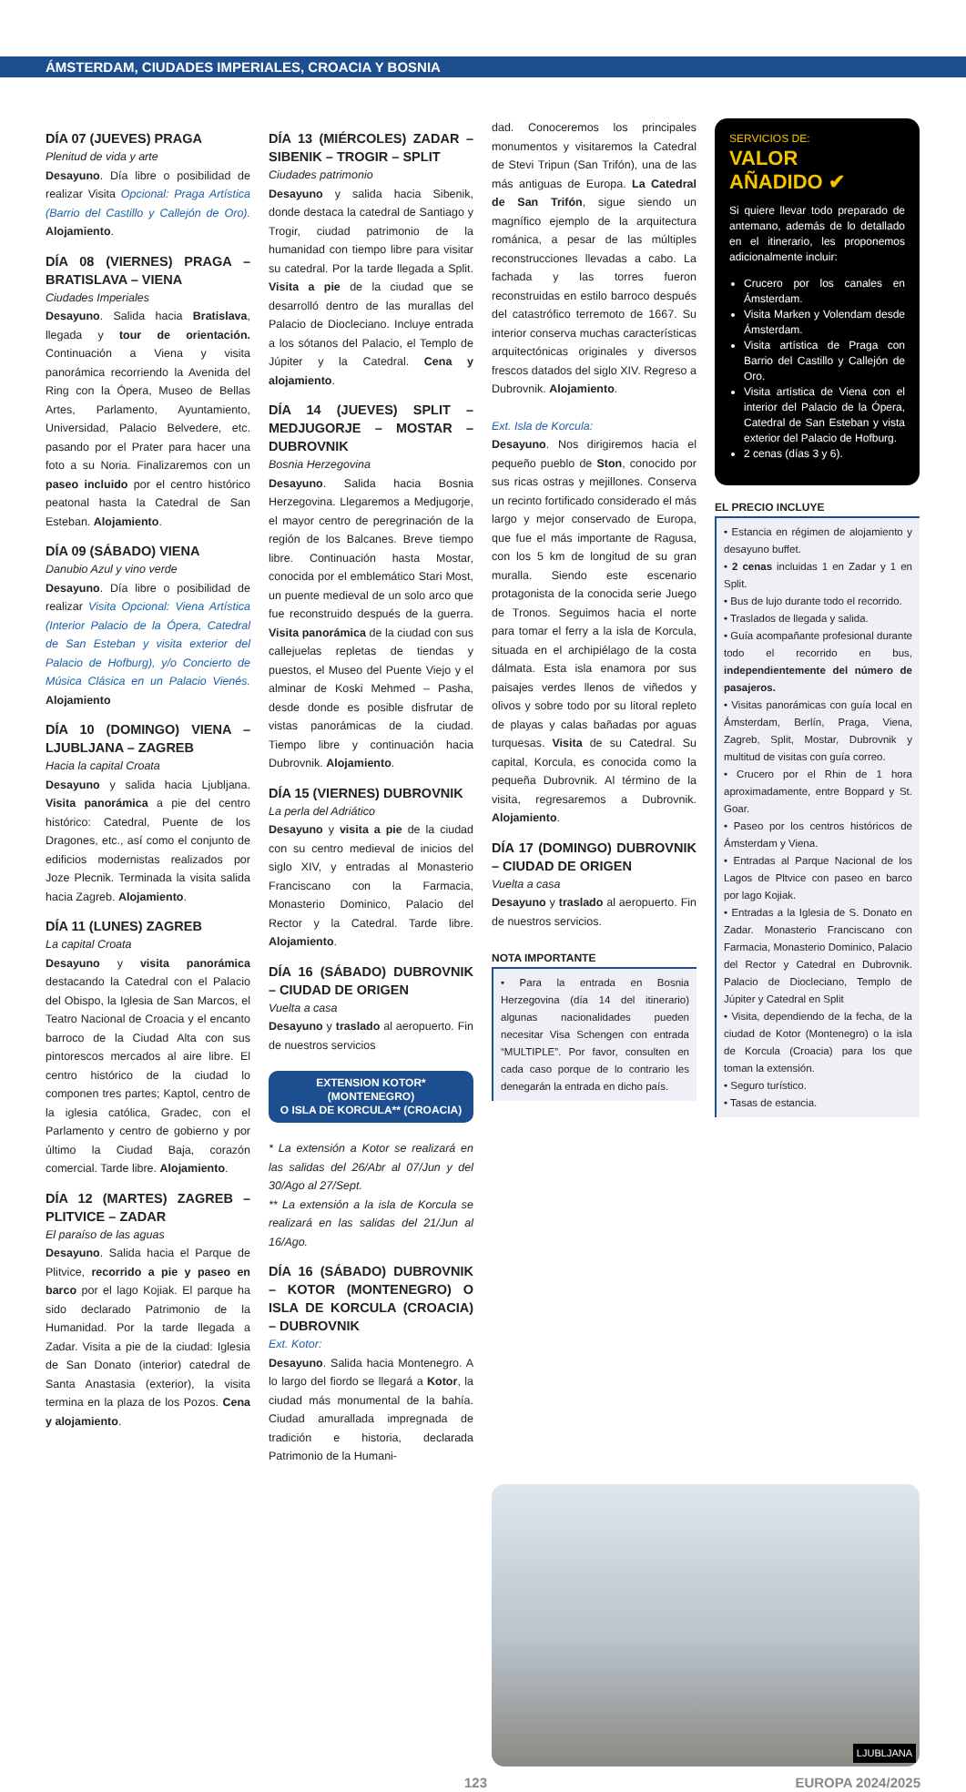ÁMSTERDAM, CIUDADES IMPERIALES, CROACIA Y BOSNIA
DÍA 07 (JUEVES) PRAGA
Plenitud de vida y arte
Desayuno. Día libre o posibilidad de realizar Visita Opcional: Praga Artística (Barrio del Castillo y Callejón de Oro). Alojamiento.
DÍA 08 (VIERNES) PRAGA – BRATISLAVA – VIENA
Ciudades Imperiales
Desayuno. Salida hacia Bratislava, llegada y tour de orientación. Continuación a Viena y visita panorámica recorriendo la Avenida del Ring con la Ópera, Museo de Bellas Artes, Parlamento, Ayuntamiento, Universidad, Palacio Belvedere, etc. pasando por el Prater para hacer una foto a su Noria. Finalizaremos con un paseo incluido por el centro histórico peatonal hasta la Catedral de San Esteban. Alojamiento.
DÍA 09 (SÁBADO) VIENA
Danubio Azul y vino verde
Desayuno. Día libre o posibilidad de realizar Visita Opcional: Viena Artística (Interior Palacio de la Ópera, Catedral de San Esteban y visita exterior del Palacio de Hofburg), y/o Concierto de Música Clásica en un Palacio Vienés. Alojamiento
DÍA 10 (DOMINGO) VIENA – LJUBLJANA – ZAGREB
Hacia la capital Croata
Desayuno y salida hacia Ljubljana. Visita panorámica a pie del centro histórico: Catedral, Puente de los Dragones, etc., así como el conjunto de edificios modernistas realizados por Joze Plecnik. Terminada la visita salida hacia Zagreb. Alojamiento.
DÍA 11 (LUNES) ZAGREB
La capital Croata
Desayuno y visita panorámica destacando la Catedral con el Palacio del Obispo, la Iglesia de San Marcos, el Teatro Nacional de Croacia y el encanto barroco de la Ciudad Alta con sus pintorescos mercados al aire libre. El centro histórico de la ciudad lo componen tres partes; Kaptol, centro de la iglesia católica, Gradec, con el Parlamento y centro de gobierno y por último la Ciudad Baja, corazón comercial. Tarde libre. Alojamiento.
DÍA 12 (MARTES) ZAGREB – PLITVICE – ZADAR
El paraíso de las aguas
Desayuno. Salida hacia el Parque de Plitvice, recorrido a pie y paseo en barco por el lago Kojiak. El parque ha sido declarado Patrimonio de la Humanidad. Por la tarde llegada a Zadar. Visita a pie de la ciudad: Iglesia de San Donato (interior) catedral de Santa Anastasia (exterior), la visita termina en la plaza de los Pozos. Cena y alojamiento.
DÍA 13 (MIÉRCOLES) ZADAR – SIBENIK – TROGIR – SPLIT
Ciudades patrimonio
Desayuno y salida hacia Sibenik, donde destaca la catedral de Santiago y Trogir, ciudad patrimonio de la humanidad con tiempo libre para visitar su catedral. Por la tarde llegada a Split. Visita a pie de la ciudad que se desarrolló dentro de las murallas del Palacio de Diocleciano. Incluye entrada a los sótanos del Palacio, el Templo de Júpiter y la Catedral. Cena y alojamiento.
DÍA 14 (JUEVES) SPLIT – MEDJUGORJE – MOSTAR – DUBROVNIK
Bosnia Herzegovina
Desayuno. Salida hacia Bosnia Herzegovina. Llegaremos a Medjugorje, el mayor centro de peregrinación de la región de los Balcanes. Breve tiempo libre. Continuación hasta Mostar, conocida por el emblemático Stari Most, un puente medieval de un solo arco que fue reconstruido después de la guerra. Visita panorámica de la ciudad con sus callejuelas repletas de tiendas y puestos, el Museo del Puente Viejo y el alminar de Koski Mehmed – Pasha, desde donde es posible disfrutar de vistas panorámicas de la ciudad. Tiempo libre y continuación hacia Dubrovnik. Alojamiento.
DÍA 15 (VIERNES) DUBROVNIK
La perla del Adriático
Desayuno y visita a pie de la ciudad con su centro medieval de inicios del siglo XIV, y entradas al Monasterio Franciscano con la Farmacia, Monasterio Dominico, Palacio del Rector y la Catedral. Tarde libre. Alojamiento.
DÍA 16 (SÁBADO) DUBROVNIK – CIUDAD DE ORIGEN
Vuelta a casa
Desayuno y traslado al aeropuerto. Fin de nuestros servicios
EXTENSION KOTOR* (MONTENEGRO)
O ISLA DE KORCULA** (CROACIA)
* La extensión a Kotor se realizará en las salidas del 26/Abr al 07/Jun y del 30/Ago al 27/Sept.
** La extensión a la isla de Korcula se realizará en las salidas del 21/Jun al 16/Ago.
DÍA 16 (SÁBADO) DUBROVNIK – KOTOR (MONTENEGRO) O ISLA DE KORCULA (CROACIA) – DUBROVNIK
Ext. Kotor:
Desayuno. Salida hacia Montenegro. A lo largo del fiordo se llegará a Kotor, la ciudad más monumental de la bahía. Ciudad amurallada impregnada de tradición e historia, declarada Patrimonio de la Humani-
dad. Conoceremos los principales monumentos y visitaremos la Catedral de Stevi Tripun (San Trifón), una de las más antiguas de Europa. La Catedral de San Trifón, sigue siendo un magnífico ejemplo de la arquitectura románica, a pesar de las múltiples reconstrucciones llevadas a cabo. La fachada y las torres fueron reconstruidas en estilo barroco después del catastrófico terremoto de 1667. Su interior conserva muchas características arquitectónicas originales y diversos frescos datados del siglo XIV. Regreso a Dubrovnik. Alojamiento.
Ext. Isla de Korcula:
Desayuno. Nos dirigiremos hacia el pequeño pueblo de Ston, conocido por sus ricas ostras y mejillones. Conserva un recinto fortificado considerado el más largo y mejor conservado de Europa, que fue el más importante de Ragusa, con los 5 km de longitud de su gran muralla. Siendo este escenario protagonista de la conocida serie Juego de Tronos. Seguimos hacia el norte para tomar el ferry a la isla de Korcula, situada en el archipiélago de la costa dálmata. Esta isla enamora por sus paisajes verdes llenos de viñedos y olivos y sobre todo por su litoral repleto de playas y calas bañadas por aguas turquesas. Visita de su Catedral. Su capital, Korcula, es conocida como la pequeña Dubrovnik. Al término de la visita, regresaremos a Dubrovnik. Alojamiento.
DÍA 17 (DOMINGO) DUBROVNIK – CIUDAD DE ORIGEN
Vuelta a casa
Desayuno y traslado al aeropuerto. Fin de nuestros servicios.
NOTA IMPORTANTE
• Para la entrada en Bosnia Herzegovina (día 14 del itinerario) algunas nacionalidades pueden necesitar Visa Schengen con entrada “MULTIPLE”. Por favor, consulten en cada caso porque de lo contrario les denegarán la entrada en dicho país.
SERVICIOS DE:
VALOR
AÑADIDO ✔
Si quiere llevar todo preparado de antemano, además de lo detallado en el itinerario, les proponemos adicionalmente incluir:
Crucero por los canales en Ámsterdam.
Visita Marken y Volendam desde Ámsterdam.
Visita artística de Praga con Barrio del Castillo y Callejón de Oro.
Visita artística de Viena con el interior del Palacio de la Ópera, Catedral de San Esteban y vista exterior del Palacio de Hofburg.
2 cenas (días 3 y 6).
EL PRECIO INCLUYE
• Estancia en régimen de alojamiento y desayuno buffet.
• 2 cenas incluidas 1 en Zadar y 1 en Split.
• Bus de lujo durante todo el recorrido.
• Traslados de llegada y salida.
• Guía acompañante profesional durante todo el recorrido en bus, independientemente del número de pasajeros.
• Visitas panorámicas con guía local en Ámsterdam, Berlín, Praga, Viena, Zagreb, Split, Mostar, Dubrovnik y multitud de visitas con guía correo.
• Crucero por el Rhin de 1 hora aproximadamente, entre Boppard y St. Goar.
• Paseo por los centros históricos de Ámsterdam y Viena.
• Entradas al Parque Nacional de los Lagos de Pltvice con paseo en barco por lago Kojiak.
• Entradas a la Iglesia de S. Donato en Zadar. Monasterio Franciscano con Farmacia, Monasterio Dominico, Palacio del Rector y Catedral en Dubrovnik. Palacio de Diocleciano, Templo de Júpiter y Catedral en Split
• Visita, dependiendo de la fecha, de la ciudad de Kotor (Montenegro) o la isla de Korcula (Croacia) para los que toman la extensión.
• Seguro turístico.
• Tasas de estancia.
LJUBLJANA
123 EUROPA 2024/2025